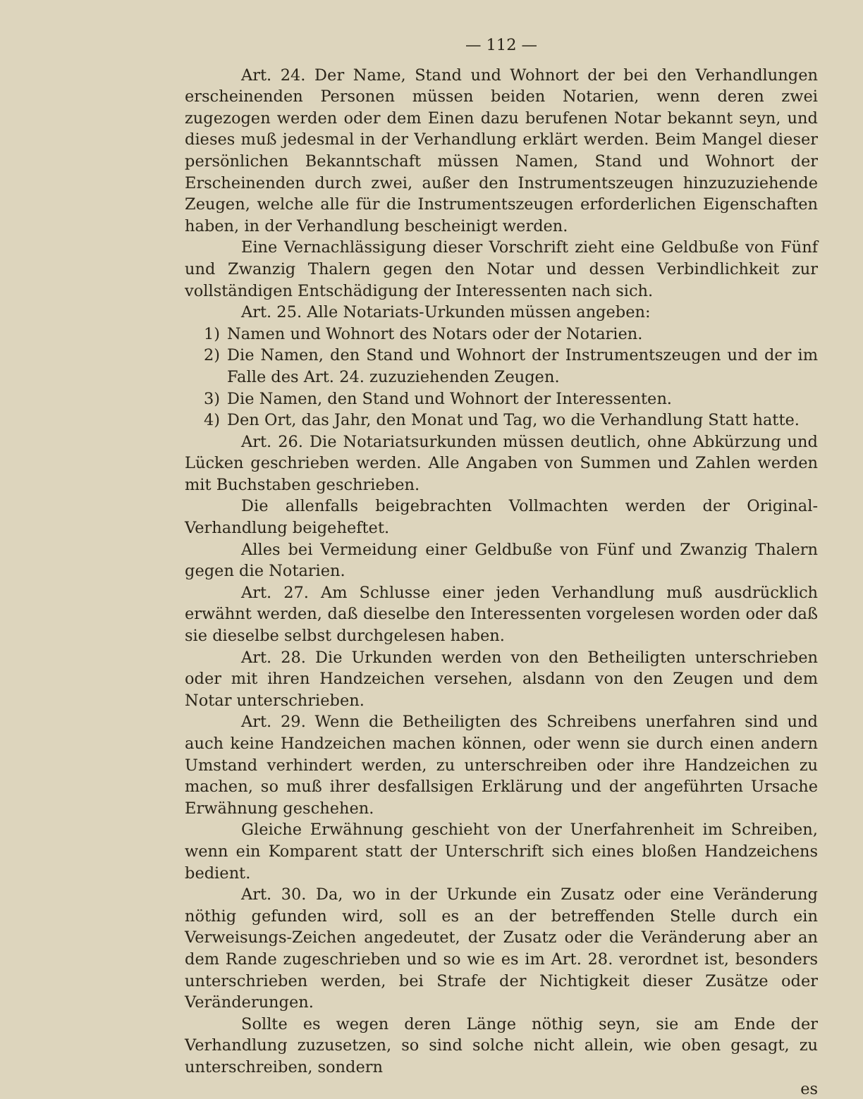— 112 —
Art. 24. Der Name, Stand und Wohnort der bei den Verhandlungen erscheinenden Personen müssen beiden Notarien, wenn deren zwei zugezogen werden oder dem Einen dazu berufenen Notar bekannt seyn, und dieses muß jedesmal in der Verhandlung erklärt werden. Beim Mangel dieser persönlichen Bekanntschaft müssen Namen, Stand und Wohnort der Erscheinenden durch zwei, außer den Instrumentszeugen hinzuzuziehende Zeugen, welche alle für die Instrumentszeugen erforderlichen Eigenschaften haben, in der Verhandlung bescheinigt werden.
Eine Vernachlässigung dieser Vorschrift zieht eine Geldbuße von Fünf und Zwanzig Thalern gegen den Notar und dessen Verbindlichkeit zur vollständigen Entschädigung der Interessenten nach sich.
Art. 25. Alle Notariats-Urkunden müssen angeben:
1) Namen und Wohnort des Notars oder der Notarien.
2) Die Namen, den Stand und Wohnort der Instrumentszeugen und der im Falle des Art. 24. zuzuziehenden Zeugen.
3) Die Namen, den Stand und Wohnort der Interessenten.
4) Den Ort, das Jahr, den Monat und Tag, wo die Verhandlung Statt hatte.
Art. 26. Die Notariatsurkunden müssen deutlich, ohne Abkürzung und Lücken geschrieben werden. Alle Angaben von Summen und Zahlen werden mit Buchstaben geschrieben.
Die allenfalls beigebrachten Vollmachten werden der Original-Verhandlung beigeheftet.
Alles bei Vermeidung einer Geldbuße von Fünf und Zwanzig Thalern gegen die Notarien.
Art. 27. Am Schlusse einer jeden Verhandlung muß ausdrücklich erwähnt werden, daß dieselbe den Interessenten vorgelesen worden oder daß sie dieselbe selbst durchgelesen haben.
Art. 28. Die Urkunden werden von den Betheiligten unterschrieben oder mit ihren Handzeichen versehen, alsdann von den Zeugen und dem Notar unterschrieben.
Art. 29. Wenn die Betheiligten des Schreibens unerfahren sind und auch keine Handzeichen machen können, oder wenn sie durch einen andern Umstand verhindert werden, zu unterschreiben oder ihre Handzeichen zu machen, so muß ihrer desfallsigen Erklärung und der angeführten Ursache Erwähnung geschehen.
Gleiche Erwähnung geschieht von der Unerfahrenheit im Schreiben, wenn ein Komparent statt der Unterschrift sich eines bloßen Handzeichens bedient.
Art. 30. Da, wo in der Urkunde ein Zusatz oder eine Veränderung nöthig gefunden wird, soll es an der betreffenden Stelle durch ein Verweisungs-Zeichen angedeutet, der Zusatz oder die Veränderung aber an dem Rande zugeschrieben und so wie es im Art. 28. verordnet ist, besonders unterschrieben werden, bei Strafe der Nichtigkeit dieser Zusätze oder Veränderungen.
Sollte es wegen deren Länge nöthig seyn, sie am Ende der Verhandlung zuzusetzen, so sind solche nicht allein, wie oben gesagt, zu unterschreiben, sondern
es